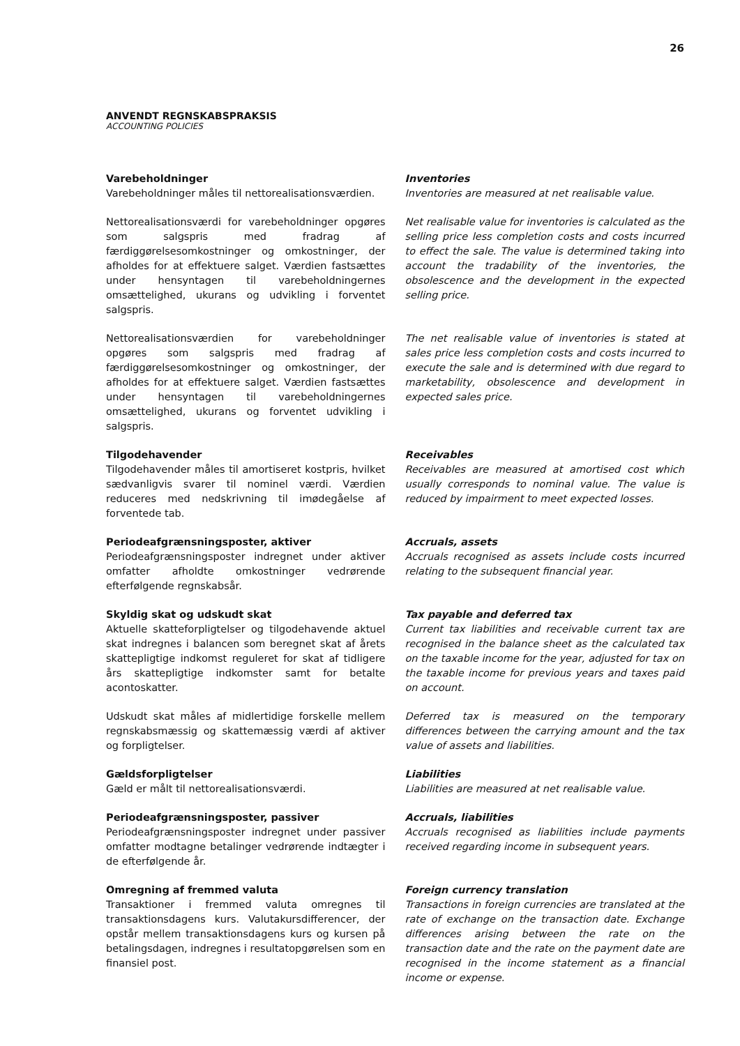26
ANVENDT REGNSKABSPRAKSIS
ACCOUNTING POLICIES
Varebeholdninger
Varebeholdninger måles til nettorealisationsværdien.
Inventories
Inventories are measured at net realisable value.
Nettorealisationsværdi for varebeholdninger opgøres som salgspris med fradrag af færdiggørelsesomkostninger og omkostninger, der afholdes for at effektuere salget. Værdien fastsættes under hensyntagen til varebeholdningernes omsættelighed, ukurans og udvikling i forventet salgspris.
Net realisable value for inventories is calculated as the selling price less completion costs and costs incurred to effect the sale. The value is determined taking into account the tradability of the inventories, the obsolescence and the development in the expected selling price.
Nettorealisationsværdien for varebeholdninger opgøres som salgspris med fradrag af færdiggørelsesomkostninger og omkostninger, der afholdes for at effektuere salget. Værdien fastsættes under hensyntagen til varebeholdningernes omsættelighed, ukurans og forventet udvikling i salgspris.
The net realisable value of inventories is stated at sales price less completion costs and costs incurred to execute the sale and is determined with due regard to marketability, obsolescence and development in expected sales price.
Tilgodehavender
Tilgodehavender måles til amortiseret kostpris, hvilket sædvanligvis svarer til nominel værdi. Værdien reduceres med nedskrivning til imødegåelse af forventede tab.
Receivables
Receivables are measured at amortised cost which usually corresponds to nominal value. The value is reduced by impairment to meet expected losses.
Periodeafgrænsningsposter, aktiver
Periodeafgrænsningsposter indregnet under aktiver omfatter afholdte omkostninger vedrørende efterfølgende regnskabsår.
Accruals, assets
Accruals recognised as assets include costs incurred relating to the subsequent financial year.
Skyldig skat og udskudt skat
Aktuelle skatteforpligtelser og tilgodehavende aktuel skat indregnes i balancen som beregnet skat af årets skattepligtige indkomst reguleret for skat af tidligere års skattepligtige indkomster samt for betalte acontoskatter.
Tax payable and deferred tax
Current tax liabilities and receivable current tax are recognised in the balance sheet as the calculated tax on the taxable income for the year, adjusted for tax on the taxable income for previous years and taxes paid on account.
Udskudt skat måles af midlertidige forskelle mellem regnskabsmæssig og skattemæssig værdi af aktiver og forpligtelser.
Deferred tax is measured on the temporary differences between the carrying amount and the tax value of assets and liabilities.
Gældsforpligtelser
Gæld er målt til nettorealisationsværdi.
Liabilities
Liabilities are measured at net realisable value.
Periodeafgrænsningsposter, passiver
Periodeafgrænsningsposter indregnet under passiver omfatter modtagne betalinger vedrørende indtægter i de efterfølgende år.
Accruals, liabilities
Accruals recognised as liabilities include payments received regarding income in subsequent years.
Omregning af fremmed valuta
Transaktioner i fremmed valuta omregnes til transaktionsdagens kurs. Valutakursdifferencer, der opstår mellem transaktionsdagens kurs og kursen på betalingsdagen, indregnes i resultatopgørelsen som en finansiel post.
Foreign currency translation
Transactions in foreign currencies are translated at the rate of exchange on the transaction date. Exchange differences arising between the rate on the transaction date and the rate on the payment date are recognised in the income statement as a financial income or expense.